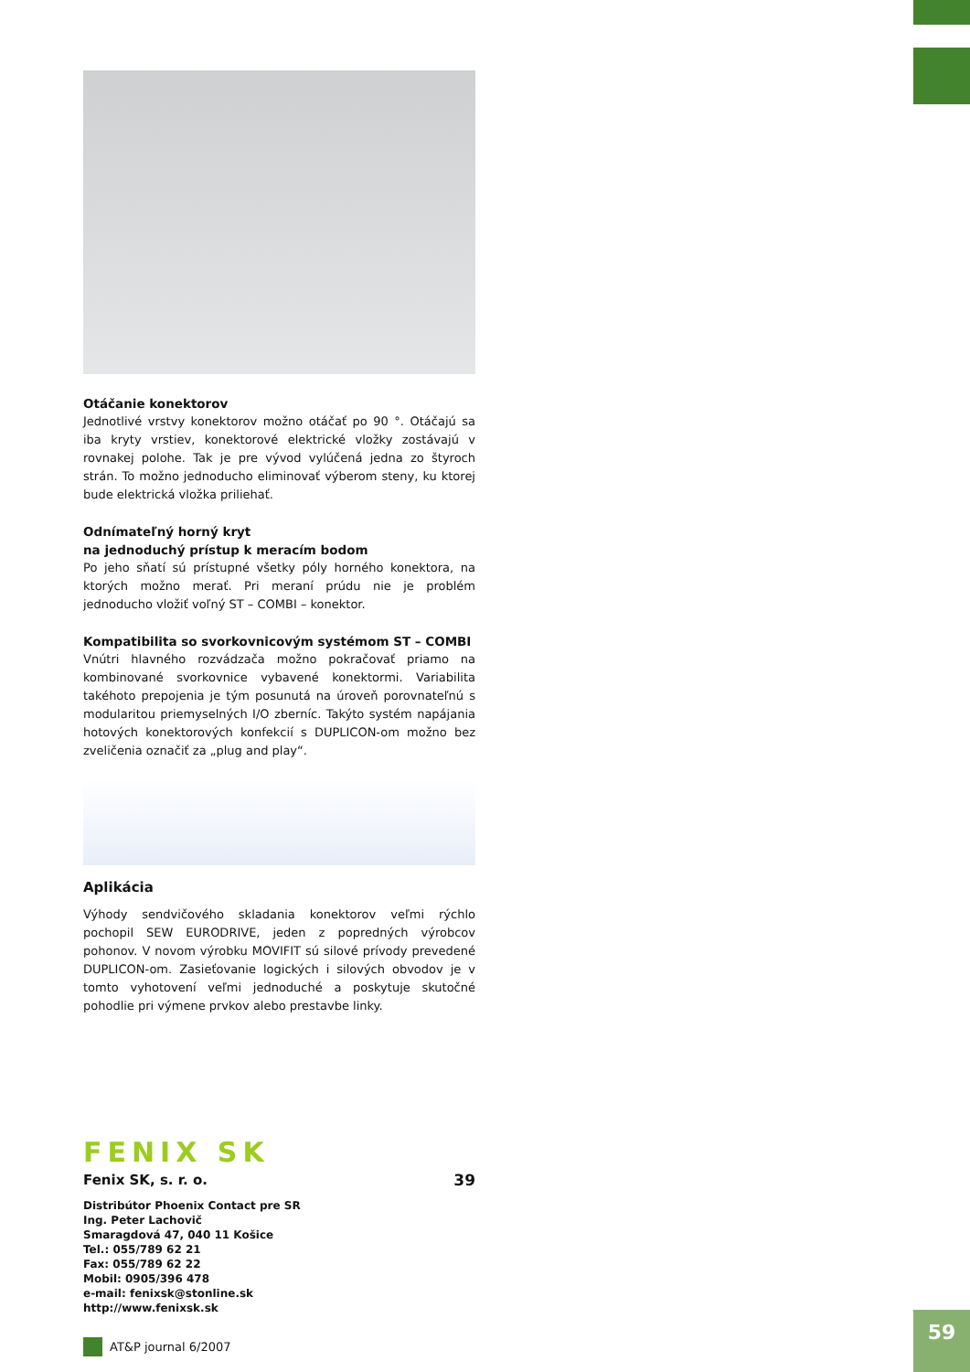Otáčanie konektorov
Jednotlivé vrstvy konektorov možno otáčať po 90 °. Otáčajú sa iba kryty vrstiev, konektorové elektrické vložky zostávajú v rovnakej polohe. Tak je pre vývod vylúčená jedna zo štyroch strán. To možno jednoducho eliminovať výberom steny, ku ktorej bude elektrická vložka priliehať.
Odnímateľný horný kryt
na jednoduchý prístup k meracím bodom
Po jeho sňatí sú prístupné všetky póly horného konektora, na ktorých možno merať. Pri meraní prúdu nie je problém jednoducho vložiť voľný ST – COMBI – konektor.
Kompatibilita so svorkovnicovým systémom ST – COMBI
Vnútri hlavného rozvádzača možno pokračovať priamo na kombinované svorkovnice vybavené konektormi. Variabilita takéhoto prepojenia je tým posunutá na úroveň porovnateľnú s modularitou priemyselných I/O zberníc. Takýto systém napájania hotových konektorových konfekcií s DUPLICON-om možno bez zveličenia označiť za „plug and play“.
Aplikácia
Výhody sendvičového skladania konektorov veľmi rýchlo pochopil SEW EURODRIVE, jeden z popredných výrobcov pohonov. V novom výrobku MOVIFIT sú silové prívody prevedené DUPLICON-om. Zasieťovanie logických i silových obvodov je v tomto vyhotovení veľmi jednoduché a poskytuje skutočné pohodlie pri výmene prvkov alebo prestavbe linky.
FENIX SK
Fenix SK, s. r. o. 39
Distribútor Phoenix Contact pre SR
Ing. Peter Lachovič
Smaragdová 47, 040 11 Košice
Tel.: 055/789 62 21
Fax: 055/789 62 22
Mobil: 0905/396 478
e-mail: fenixsk@stonline.sk
http://www.fenixsk.sk
AT&P journal 6/2007
59